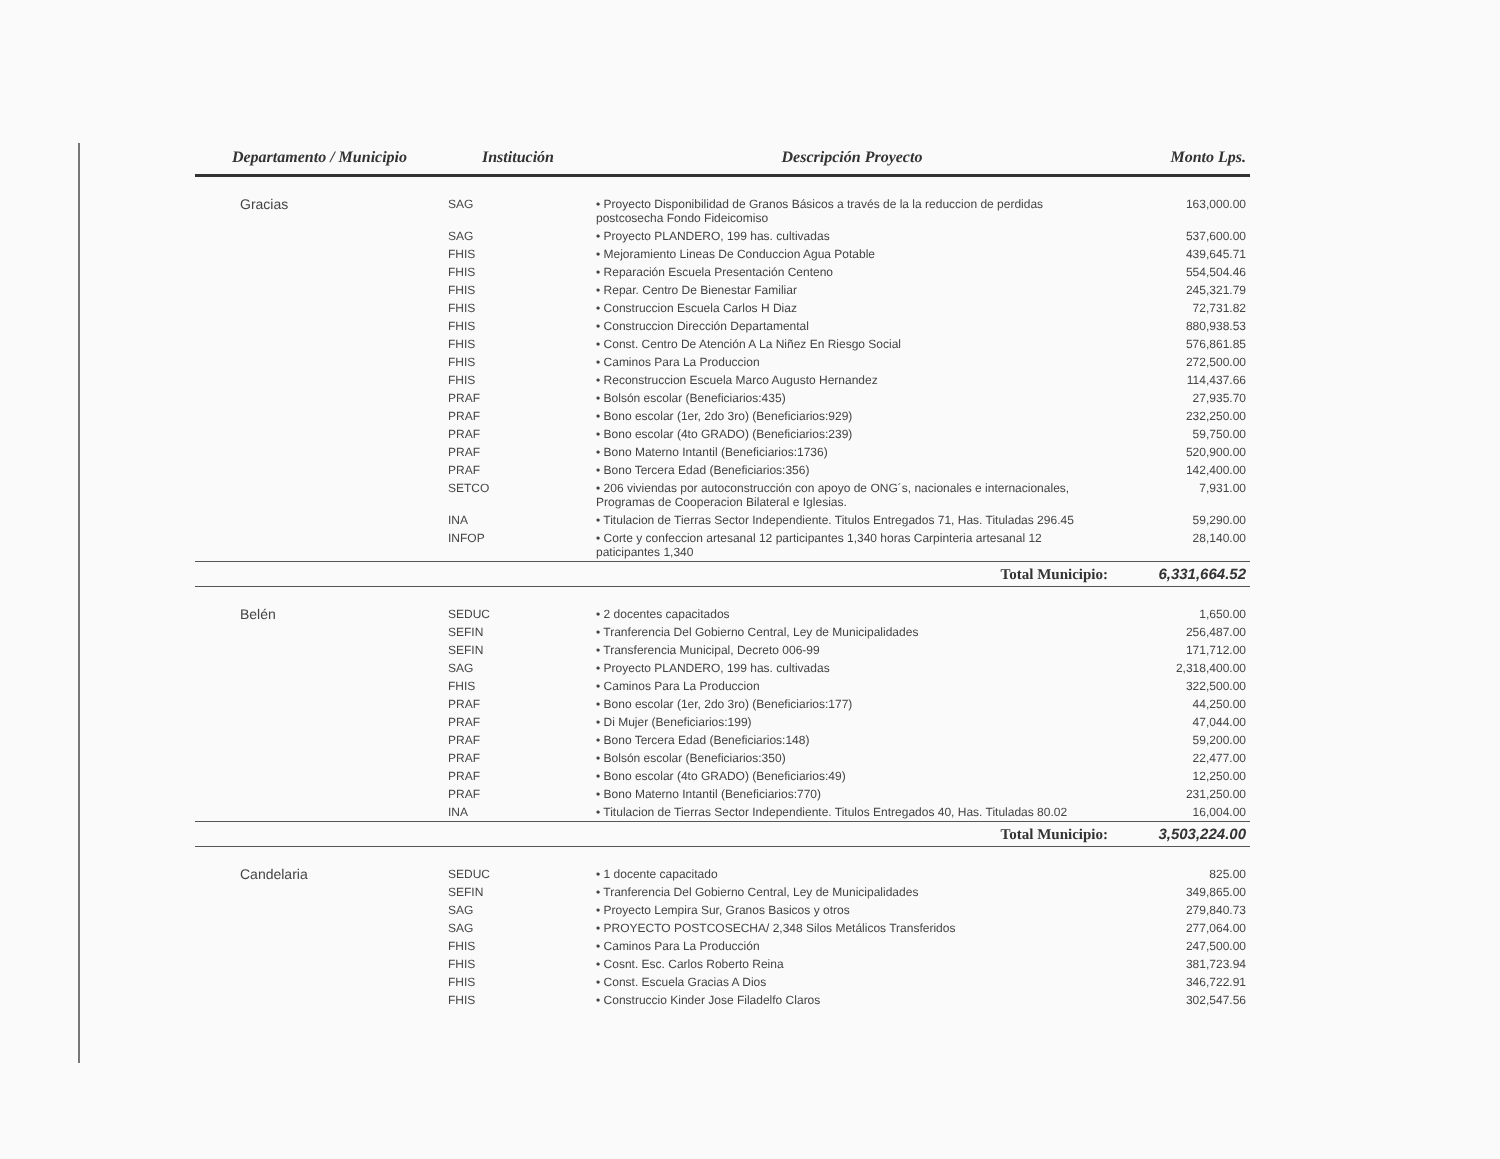| Departamento / Municipio | Institución | Descripción Proyecto | Monto Lps. |
| --- | --- | --- | --- |
| Gracias | SAG | • Proyecto Disponibilidad de Granos Básicos a través de la la reduccion de perdidas postcosecha Fondo Fideicomiso | 163,000.00 |
| | SAG | • Proyecto PLANDERO, 199 has. cultivadas | 537,600.00 |
| | FHIS | • Mejoramiento Lineas De Conduccion Agua Potable | 439,645.71 |
| | FHIS | • Reparación Escuela Presentación Centeno | 554,504.46 |
| | FHIS | • Repar. Centro De Bienestar Familiar | 245,321.79 |
| | FHIS | • Construccion Escuela Carlos H Diaz | 72,731.82 |
| | FHIS | • Construccion Dirección Departamental | 880,938.53 |
| | FHIS | • Const. Centro De Atención A La Niñez En Riesgo Social | 576,861.85 |
| | FHIS | • Caminos Para La Produccion | 272,500.00 |
| | FHIS | • Reconstruccion Escuela Marco Augusto Hernandez | 114,437.66 |
| | PRAF | • Bolsón escolar (Beneficiarios:435) | 27,935.70 |
| | PRAF | • Bono escolar (1er, 2do 3ro) (Beneficiarios:929) | 232,250.00 |
| | PRAF | • Bono escolar (4to GRADO) (Beneficiarios:239) | 59,750.00 |
| | PRAF | • Bono Materno Intantil (Beneficiarios:1736) | 520,900.00 |
| | PRAF | • Bono Tercera Edad (Beneficiarios:356) | 142,400.00 |
| | SETCO | • 206 viviendas por autoconstrucción con apoyo de ONG´s, nacionales e internacionales, Programas de Cooperacion Bilateral e Iglesias. | 7,931.00 |
| | INA | • Titulacion de Tierras Sector Independiente. Titulos Entregados 71, Has. Tituladas 296.45 | 59,290.00 |
| | INFOP | • Corte y confeccion artesanal 12 participantes 1,340 horas Carpinteria artesanal 12 paticipantes 1,340 | 28,140.00 |
| | | Total Municipio: | 6,331,664.52 |
| Belén | SEDUC | • 2 docentes capacitados | 1,650.00 |
| | SEFIN | • Tranferencia Del Gobierno Central, Ley de Municipalidades | 256,487.00 |
| | SEFIN | • Transferencia Municipal, Decreto 006-99 | 171,712.00 |
| | SAG | • Proyecto PLANDERO, 199 has. cultivadas | 2,318,400.00 |
| | FHIS | • Caminos Para La Produccion | 322,500.00 |
| | PRAF | • Bono escolar (1er, 2do 3ro) (Beneficiarios:177) | 44,250.00 |
| | PRAF | • Di Mujer (Beneficiarios:199) | 47,044.00 |
| | PRAF | • Bono Tercera Edad (Beneficiarios:148) | 59,200.00 |
| | PRAF | • Bolsón escolar (Beneficiarios:350) | 22,477.00 |
| | PRAF | • Bono escolar (4to GRADO) (Beneficiarios:49) | 12,250.00 |
| | PRAF | • Bono Materno Intantil (Beneficiarios:770) | 231,250.00 |
| | INA | • Titulacion de Tierras Sector Independiente. Titulos Entregados 40, Has. Tituladas 80.02 | 16,004.00 |
| | | Total Municipio: | 3,503,224.00 |
| Candelaria | SEDUC | • 1 docente capacitado | 825.00 |
| | SEFIN | • Tranferencia Del Gobierno Central, Ley de Municipalidades | 349,865.00 |
| | SAG | • Proyecto Lempira Sur, Granos Basicos y otros | 279,840.73 |
| | SAG | • PROYECTO POSTCOSECHA/ 2,348 Silos Metálicos Transferidos | 277,064.00 |
| | FHIS | • Caminos Para La Producción | 247,500.00 |
| | FHIS | • Cosnt. Esc. Carlos Roberto Reina | 381,723.94 |
| | FHIS | • Const. Escuela Gracias A Dios | 346,722.91 |
| | FHIS | • Construccio Kinder Jose Filadelfo Claros | 302,547.56 |